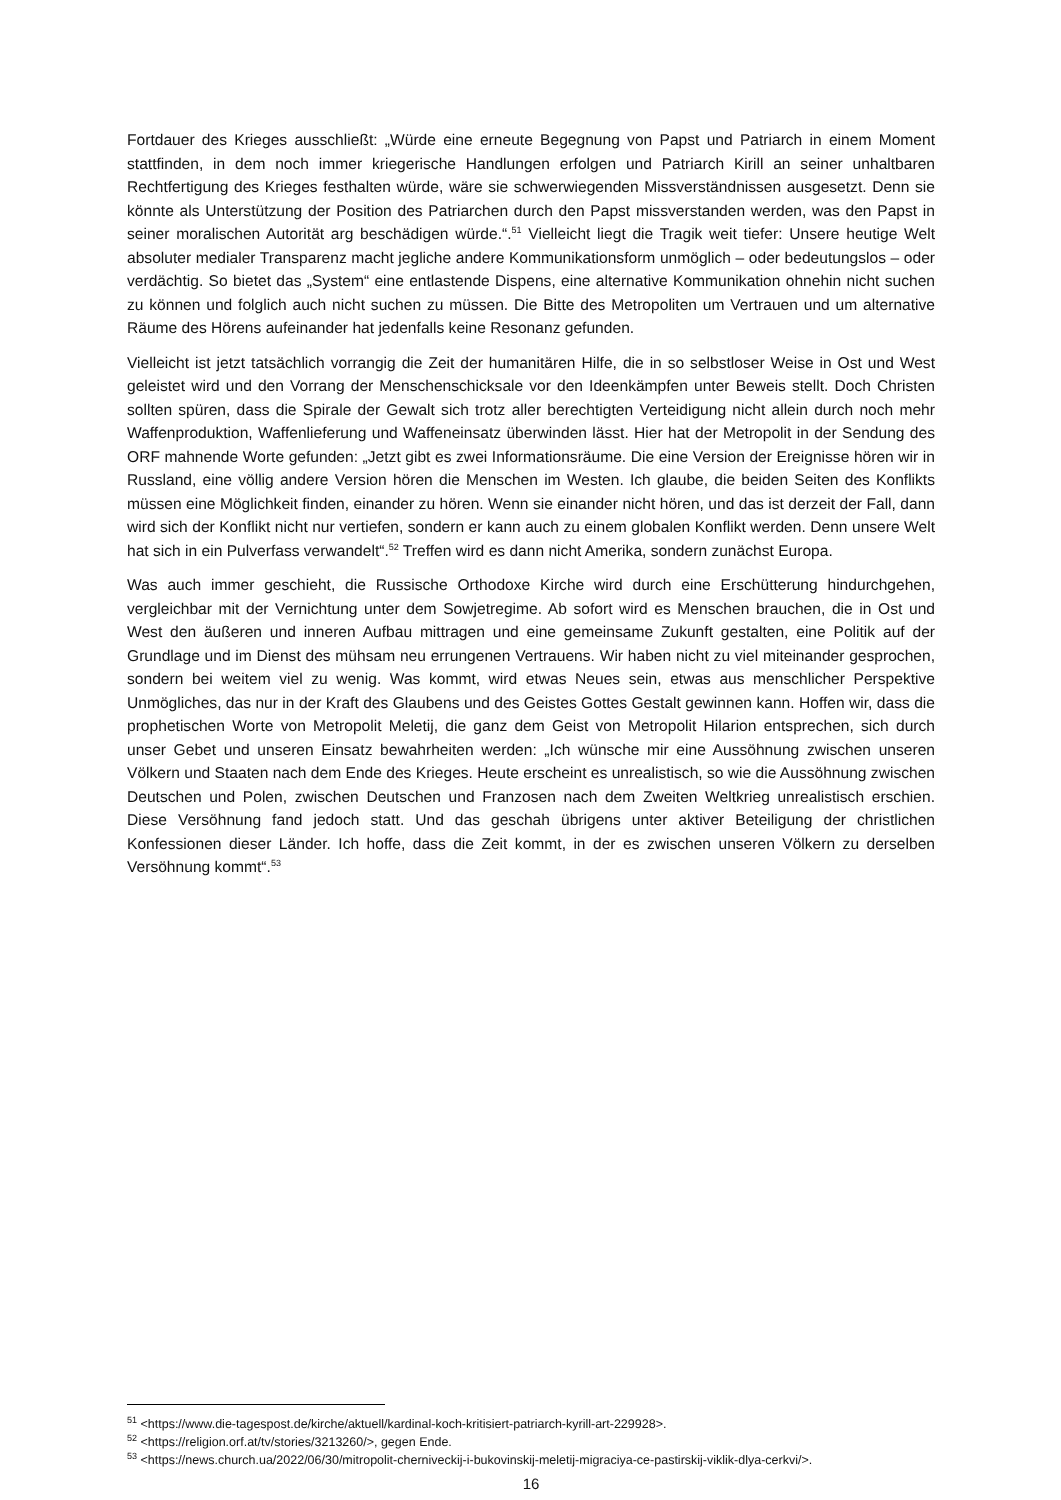Fortdauer des Krieges ausschließt: „Würde eine erneute Begegnung von Papst und Patriarch in einem Moment stattfinden, in dem noch immer kriegerische Handlungen erfolgen und Patriarch Kirill an seiner unhaltbaren Rechtfertigung des Krieges festhalten würde, wäre sie schwerwiegenden Missverständnissen ausgesetzt. Denn sie könnte als Unterstützung der Position des Patriarchen durch den Papst missverstanden werden, was den Papst in seiner moralischen Autorität arg beschädigen würde.“.<sup>51</sup> Vielleicht liegt die Tragik weit tiefer: Unsere heutige Welt absoluter medialer Transparenz macht jegliche andere Kommunikationsform unmöglich – oder bedeutungslos – oder verdächtig. So bietet das „System“ eine entlastende Dispens, eine alternative Kommunikation ohnehin nicht suchen zu können und folglich auch nicht suchen zu müssen. Die Bitte des Metropoliten um Vertrauen und um alternative Räume des Hörens aufeinander hat jedenfalls keine Resonanz gefunden.
Vielleicht ist jetzt tatsächlich vorrangig die Zeit der humanitären Hilfe, die in so selbstloser Weise in Ost und West geleistet wird und den Vorrang der Menschenschicksale vor den Ideenkämpfen unter Beweis stellt. Doch Christen sollten spüren, dass die Spirale der Gewalt sich trotz aller berechtigten Verteidigung nicht allein durch noch mehr Waffenproduktion, Waffenlieferung und Waffeneinsatz überwinden lässt. Hier hat der Metropolit in der Sendung des ORF mahnende Worte gefunden: „Jetzt gibt es zwei Informationsräume. Die eine Version der Ereignisse hören wir in Russland, eine völlig andere Version hören die Menschen im Westen. Ich glaube, die beiden Seiten des Konflikts müssen eine Möglichkeit finden, einander zu hören. Wenn sie einander nicht hören, und das ist derzeit der Fall, dann wird sich der Konflikt nicht nur vertiefen, sondern er kann auch zu einem globalen Konflikt werden. Denn unsere Welt hat sich in ein Pulverfass verwandelt“.<sup>52</sup> Treffen wird es dann nicht Amerika, sondern zunächst Europa.
Was auch immer geschieht, die Russische Orthodoxe Kirche wird durch eine Erschütterung hindurchgehen, vergleichbar mit der Vernichtung unter dem Sowjetregime. Ab sofort wird es Menschen brauchen, die in Ost und West den äußeren und inneren Aufbau mittragen und eine gemeinsame Zukunft gestalten, eine Politik auf der Grundlage und im Dienst des mühsam neu errungenen Vertrauens. Wir haben nicht zu viel miteinander gesprochen, sondern bei weitem viel zu wenig. Was kommt, wird etwas Neues sein, etwas aus menschlicher Perspektive Unmögliches, das nur in der Kraft des Glaubens und des Geistes Gottes Gestalt gewinnen kann. Hoffen wir, dass die prophetischen Worte von Metropolit Meletij, die ganz dem Geist von Metropolit Hilarion entsprechen, sich durch unser Gebet und unseren Einsatz bewahrheiten werden: „Ich wünsche mir eine Aussöhnung zwischen unseren Völkern und Staaten nach dem Ende des Krieges. Heute erscheint es unrealistisch, so wie die Aussöhnung zwischen Deutschen und Polen, zwischen Deutschen und Franzosen nach dem Zweiten Weltkrieg unrealistisch erschien. Diese Versöhnung fand jedoch statt. Und das geschah übrigens unter aktiver Beteiligung der christlichen Konfessionen dieser Länder. Ich hoffe, dass die Zeit kommt, in der es zwischen unseren Völkern zu derselben Versöhnung kommt“.<sup>53</sup>
<sup>51</sup> <https://www.die-tagespost.de/kirche/aktuell/kardinal-koch-kritisiert-patriarch-kyrill-art-229928>.
<sup>52</sup> <https://religion.orf.at/tv/stories/3213260/>, gegen Ende.
<sup>53</sup> <https://news.church.ua/2022/06/30/mitropolit-cherniveckij-i-bukovinskij-meletij-migraciya-ce-pastirskij-viklik-dlya-cerkvi/>.
16